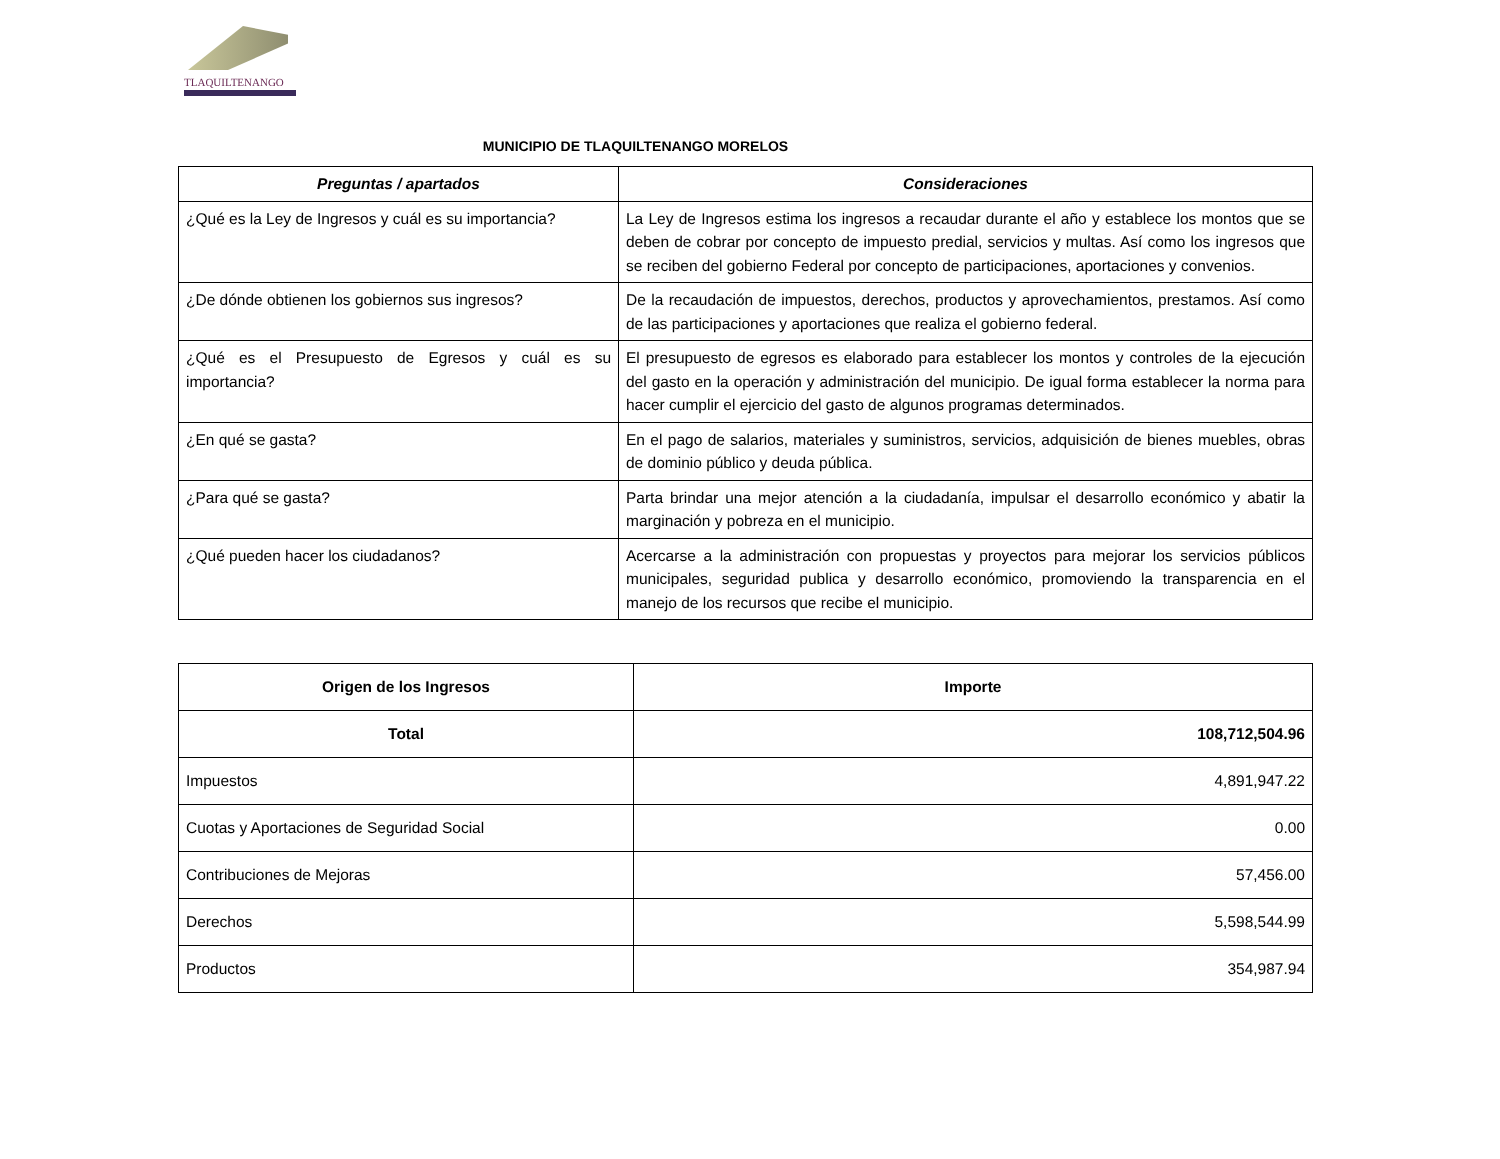TLAQUILTENANGO
MUNICIPIO DE TLAQUILTENANGO MORELOS
| Preguntas / apartados | Consideraciones |
| --- | --- |
| ¿Qué es la Ley de Ingresos y cuál es su importancia? | La Ley de Ingresos estima los ingresos a recaudar durante el año y establece los montos que se deben de cobrar por concepto de impuesto predial, servicios y multas. Así como los ingresos que se reciben del gobierno Federal por concepto de participaciones, aportaciones y convenios. |
| ¿De dónde obtienen los gobiernos sus ingresos? | De la recaudación de impuestos, derechos, productos y aprovechamientos, prestamos. Así como de las participaciones y aportaciones que realiza el gobierno federal. |
| ¿Qué es el Presupuesto de Egresos y cuál es su importancia? | El presupuesto de egresos es elaborado para establecer los montos y controles de la ejecución del gasto en la operación y administración del municipio. De igual forma establecer la norma para hacer cumplir el ejercicio del gasto de algunos programas determinados. |
| ¿En qué se gasta? | En el pago de salarios, materiales y suministros, servicios, adquisición de bienes muebles, obras de dominio público y deuda pública. |
| ¿Para qué se gasta? | Parta brindar una mejor atención a la ciudadanía, impulsar el desarrollo económico y abatir la marginación y pobreza en el municipio. |
| ¿Qué pueden hacer los ciudadanos? | Acercarse a la administración con propuestas y proyectos para mejorar los servicios públicos municipales, seguridad publica y desarrollo económico, promoviendo la transparencia en el manejo de los recursos que recibe el municipio. |
| Origen de los Ingresos | Importe |
| --- | --- |
| Total | 108,712,504.96 |
| Impuestos | 4,891,947.22 |
| Cuotas y Aportaciones de Seguridad Social | 0.00 |
| Contribuciones de Mejoras | 57,456.00 |
| Derechos | 5,598,544.99 |
| Productos | 354,987.94 |